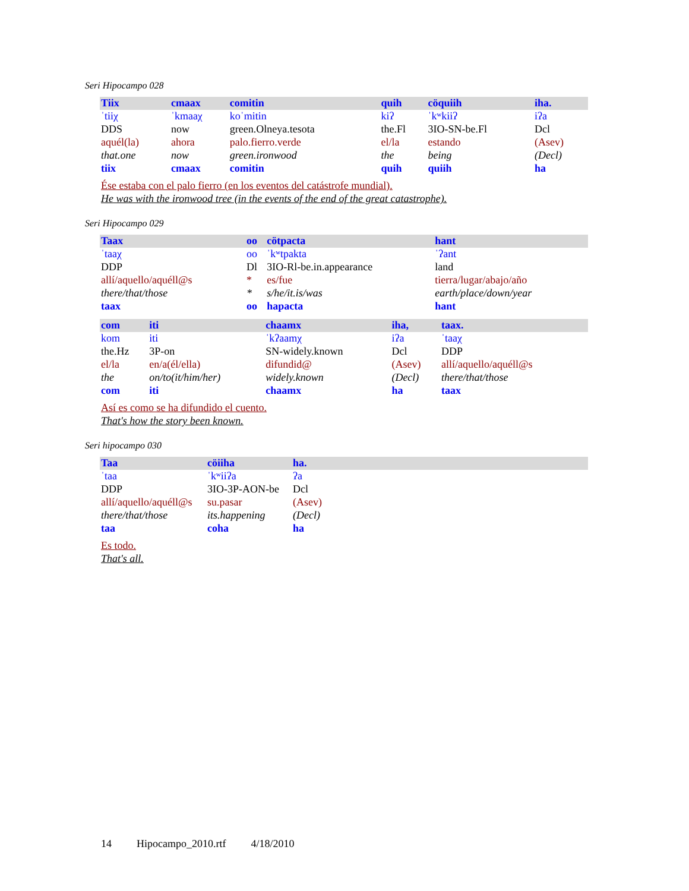Seri Hipocampo 028
| Tiix | cmaax | comitin | quih | cöquiih | iha. |
| ˈtiiχ | ˈkmaaχ | koˈmitin | kiʔ | ˈkʷkiiʔ | iʔa |
| DDS | now | green.Olneya.tesota | the.Fl | 3IO-SN-be.Fl | Dcl |
| aquél(la) | ahora | palo.fierro.verde | el/la | estando | (Asev) |
| that.one | now | green.ironwood | the | being | (Decl) |
| tiix | cmaax | comitin | quih | quiih | ha |
Ése estaba con el palo fierro (en los eventos del catástrofe mundial).
He was with the ironwood tree (in the events of the end of the great catastrophe).
Seri Hipocampo 029
| Taax | oo | cötpacta | hant |
| ˈtaaχ | oo | ˈkʷtpakta | ˈʔant |
| DDP | Dl | 3IO-Rl-be.in.appearance | land |
| allí/aquello/aquéll@s | * | es/fue | tierra/lugar/abajo/año |
| there/that/those | * | s/he/it.is/was | earth/place/down/year |
| taax | oo | hapacta | hant |
| com | iti | chaamx | iha, | taax. |
| kom | iti | ˈkʔaamχ | iʔa | ˈtaaχ |
| the.Hz | 3P-on | SN-widely.known | Dcl | DDP |
| el/la | en/a(él/ella) | difundid@ | (Asev) | allí/aquello/aquéll@s |
| the | on/to(it/him/her) | widely.known | (Decl) | there/that/those |
| com | iti | chaamx | ha | taax |
Así es como se ha difundido el cuento.
That's how the story been known.
Seri hipocampo 030
| Taa | cöiiha | ha. |
| ˈtaa | ˈkʷiiʔa | ʔa |
| DDP | 3IO-3P-AON-be | Dcl |
| allí/aquello/aquéll@s | su.pasar | (Asev) |
| there/that/those | its.happening | (Decl) |
| taa | coha | ha |
Es todo.
That's all.
14 Hipocampo_2010.rtf 4/18/2010